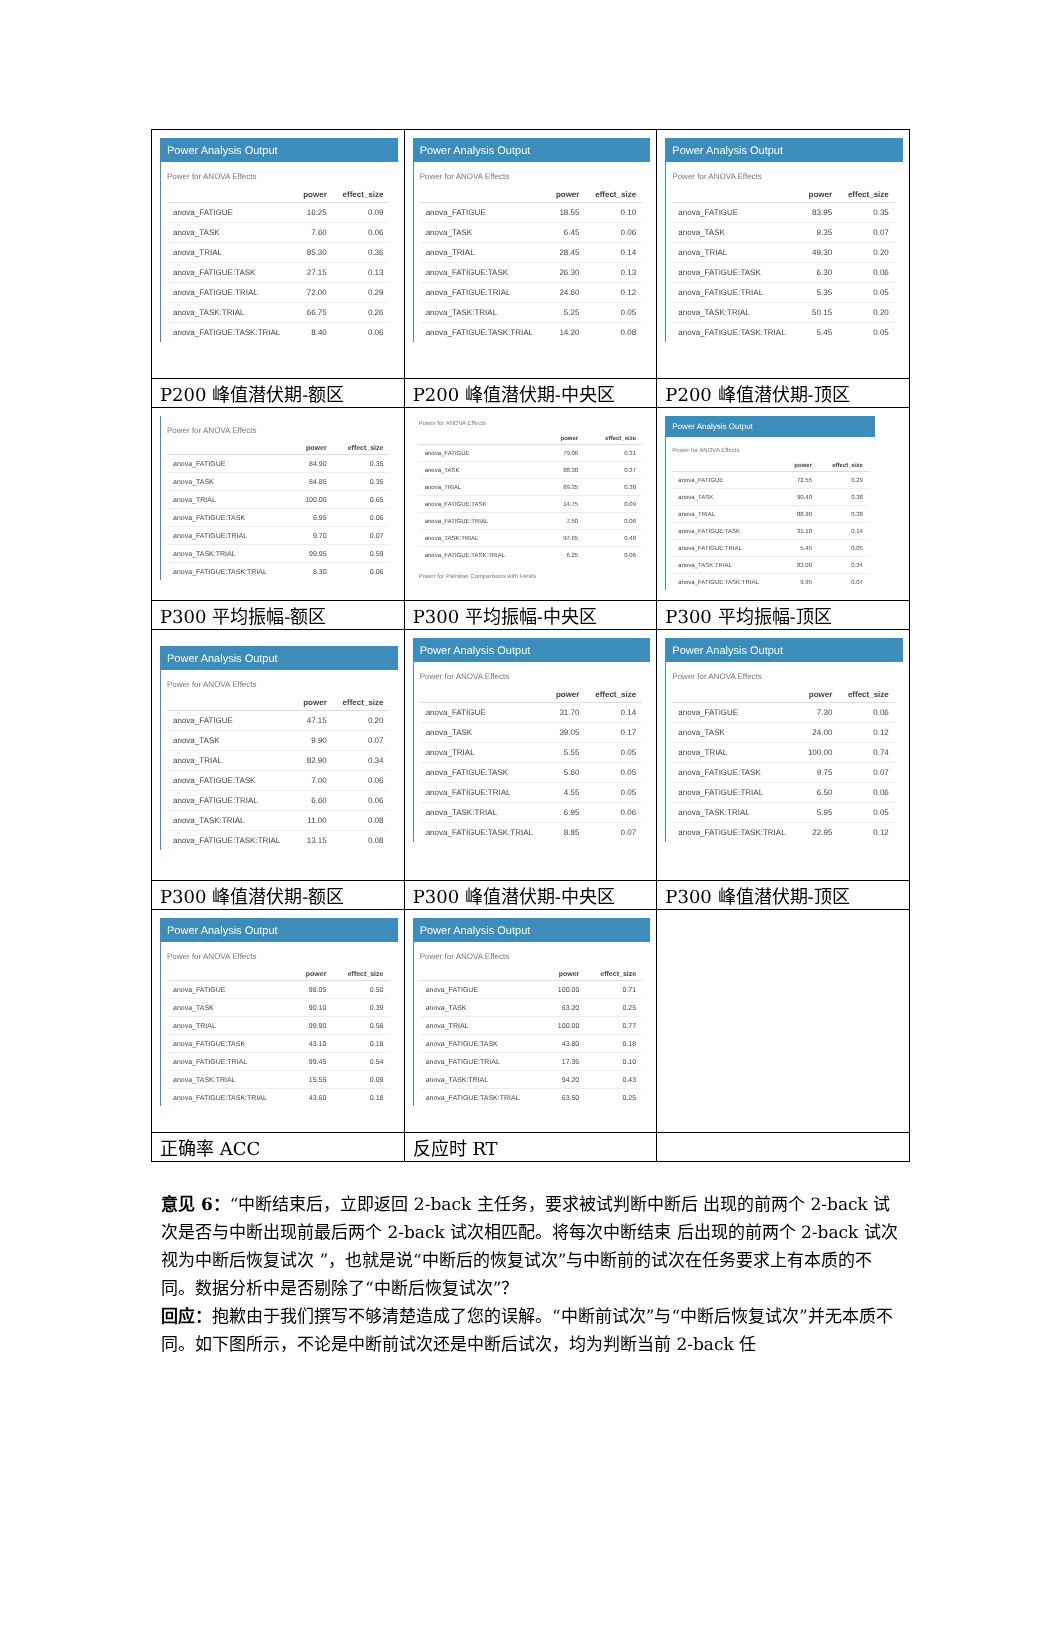| Power Analysis Output Power for ANOVA Effects / / power / effect_size / / --- / --- / --- / / anova_FATIGUE / 16.25 / 0.09 / / anova_TASK / 7.60 / 0.06 / / anova_TRIAL / 85.30 / 0.36 / / anova_FATIGUE:TASK / 27.15 / 0.13 / / anova_FATIGUE:TRIAL / 72.00 / 0.29 / / anova_TASK:TRIAL / 66.75 / 0.26 / / anova_FATIGUE:TASK:TRIAL / 8.40 / 0.06 / | Power Analysis Output Power for ANOVA Effects / / power / effect_size / / --- / --- / --- / / anova_FATIGUE / 18.55 / 0.10 / / anova_TASK / 6.45 / 0.06 / / anova_TRIAL / 28.45 / 0.14 / / anova_FATIGUE:TASK / 26.30 / 0.13 / / anova_FATIGUE:TRIAL / 24.60 / 0.12 / / anova_TASK:TRIAL / 5.25 / 0.05 / / anova_FATIGUE:TASK:TRIAL / 14.20 / 0.08 / | Power Analysis Output Power for ANOVA Effects / / power / effect_size / / --- / --- / --- / / anova_FATIGUE / 83.95 / 0.35 / / anova_TASK / 9.35 / 0.07 / / anova_TRIAL / 49.30 / 0.20 / / anova_FATIGUE:TASK / 6.30 / 0.06 / / anova_FATIGUE:TRIAL / 5.35 / 0.05 / / anova_TASK:TRIAL / 50.15 / 0.20 / / anova_FATIGUE:TASK:TRIAL / 5.45 / 0.05 / |
| P200 峰值潜伏期-额区 | P200 峰值潜伏期-中央区 | P200 峰值潜伏期-顶区 |
| Power for ANOVA Effects / / power / effect_size / / --- / --- / --- / / anova_FATIGUE / 84.90 / 0.35 / / anova_TASK / 84.85 / 0.35 / / anova_TRIAL / 100.00 / 0.65 / / anova_FATIGUE:TASK / 6.95 / 0.06 / / anova_FATIGUE:TRIAL / 9.70 / 0.07 / / anova_TASK:TRIAL / 99.95 / 0.59 / / anova_FATIGUE:TASK:TRIAL / 8.30 / 0.06 / | Power for ANOVA Effects / / power / effect_size / / --- / --- / --- / / anova_FATIGUE / 79.00 / 0.31 / / anova_TASK / 88.30 / 0.37 / / anova_TRIAL / 89.35 / 0.38 / / anova_FATIGUE:TASK / 14.75 / 0.09 / / anova_FATIGUE:TRIAL / 7.50 / 0.06 / / anova_TASK:TRIAL / 97.65 / 0.48 / / anova_FATIGUE:TASK:TRIAL / 6.25 / 0.06 / Power for Pairwise Comparisons with t-tests | Power Analysis Output Power for ANOVA Effects / / power / effect_size / / --- / --- / --- / / anova_FATIGUE / 72.55 / 0.29 / / anova_TASK / 90.40 / 0.38 / / anova_TRIAL / 88.90 / 0.38 / / anova_FATIGUE:TASK / 31.10 / 0.14 / / anova_FATIGUE:TRIAL / 5.45 / 0.05 / / anova_TASK:TRIAL / 83.00 / 0.34 / / anova_FATIGUE:TASK:TRIAL / 9.95 / 0.07 / |
| P300 平均振幅-额区 | P300 平均振幅-中央区 | P300 平均振幅-顶区 |
| Power Analysis Output Power for ANOVA Effects / / power / effect_size / / --- / --- / --- / / anova_FATIGUE / 47.15 / 0.20 / / anova_TASK / 9.90 / 0.07 / / anova_TRIAL / 82.90 / 0.34 / / anova_FATIGUE:TASK / 7.00 / 0.06 / / anova_FATIGUE:TRIAL / 6.60 / 0.06 / / anova_TASK:TRIAL / 11.00 / 0.08 / / anova_FATIGUE:TASK:TRIAL / 13.15 / 0.08 / | Power Analysis Output Power for ANOVA Effects / / power / effect_size / / --- / --- / --- / / anova_FATIGUE / 31.70 / 0.14 / / anova_TASK / 39.05 / 0.17 / / anova_TRIAL / 5.55 / 0.05 / / anova_FATIGUE:TASK / 5.60 / 0.05 / / anova_FATIGUE:TRIAL / 4.55 / 0.05 / / anova_TASK:TRIAL / 6.95 / 0.06 / / anova_FATIGUE:TASK:TRIAL / 8.85 / 0.07 / | Power Analysis Output Power for ANOVA Effects / / power / effect_size / / --- / --- / --- / / anova_FATIGUE / 7.30 / 0.06 / / anova_TASK / 24.00 / 0.12 / / anova_TRIAL / 100.00 / 0.74 / / anova_FATIGUE:TASK / 9.75 / 0.07 / / anova_FATIGUE:TRIAL / 6.50 / 0.06 / / anova_TASK:TRIAL / 5.95 / 0.05 / / anova_FATIGUE:TASK:TRIAL / 22.95 / 0.12 / |
| P300 峰值潜伏期-额区 | P300 峰值潜伏期-中央区 | P300 峰值潜伏期-顶区 |
| Power Analysis Output Power for ANOVA Effects / / power / effect_size / / --- / --- / --- / / anova_FATIGUE / 98.05 / 0.50 / / anova_TASK / 90.10 / 0.39 / / anova_TRIAL / 99.90 / 0.58 / / anova_FATIGUE:TASK / 43.10 / 0.18 / / anova_FATIGUE:TRIAL / 99.45 / 0.54 / / anova_TASK:TRIAL / 15.55 / 0.09 / / anova_FATIGUE:TASK:TRIAL / 43.60 / 0.18 / | Power Analysis Output Power for ANOVA Effects / / power / effect_size / / --- / --- / --- / / anova_FATIGUE / 100.00 / 0.71 / / anova_TASK / 63.20 / 0.25 / / anova_TRIAL / 100.00 / 0.77 / / anova_FATIGUE:TASK / 43.80 / 0.18 / / anova_FATIGUE:TRIAL / 17.35 / 0.10 / / anova_TASK:TRIAL / 94.20 / 0.43 / / anova_FATIGUE:TASK:TRIAL / 63.50 / 0.25 / | |
| 正确率 ACC | 反应时 RT | |
意见 6：“中断结束后，立即返回 2-back 主任务，要求被试判断中断后 出现的前两个 2-back 试次是否与中断出现前最后两个 2-back 试次相匹配。将每次中断结束 后出现的前两个 2-back 试次视为中断后恢复试次 ”，也就是说“中断后的恢复试次”与中断前的试次在任务要求上有本质的不同。数据分析中是否剔除了“中断后恢复试次”？
回应：抱歉由于我们撰写不够清楚造成了您的误解。“中断前试次”与“中断后恢复试次”并无本质不同。如下图所示，不论是中断前试次还是中断后试次，均为判断当前 2-back 任